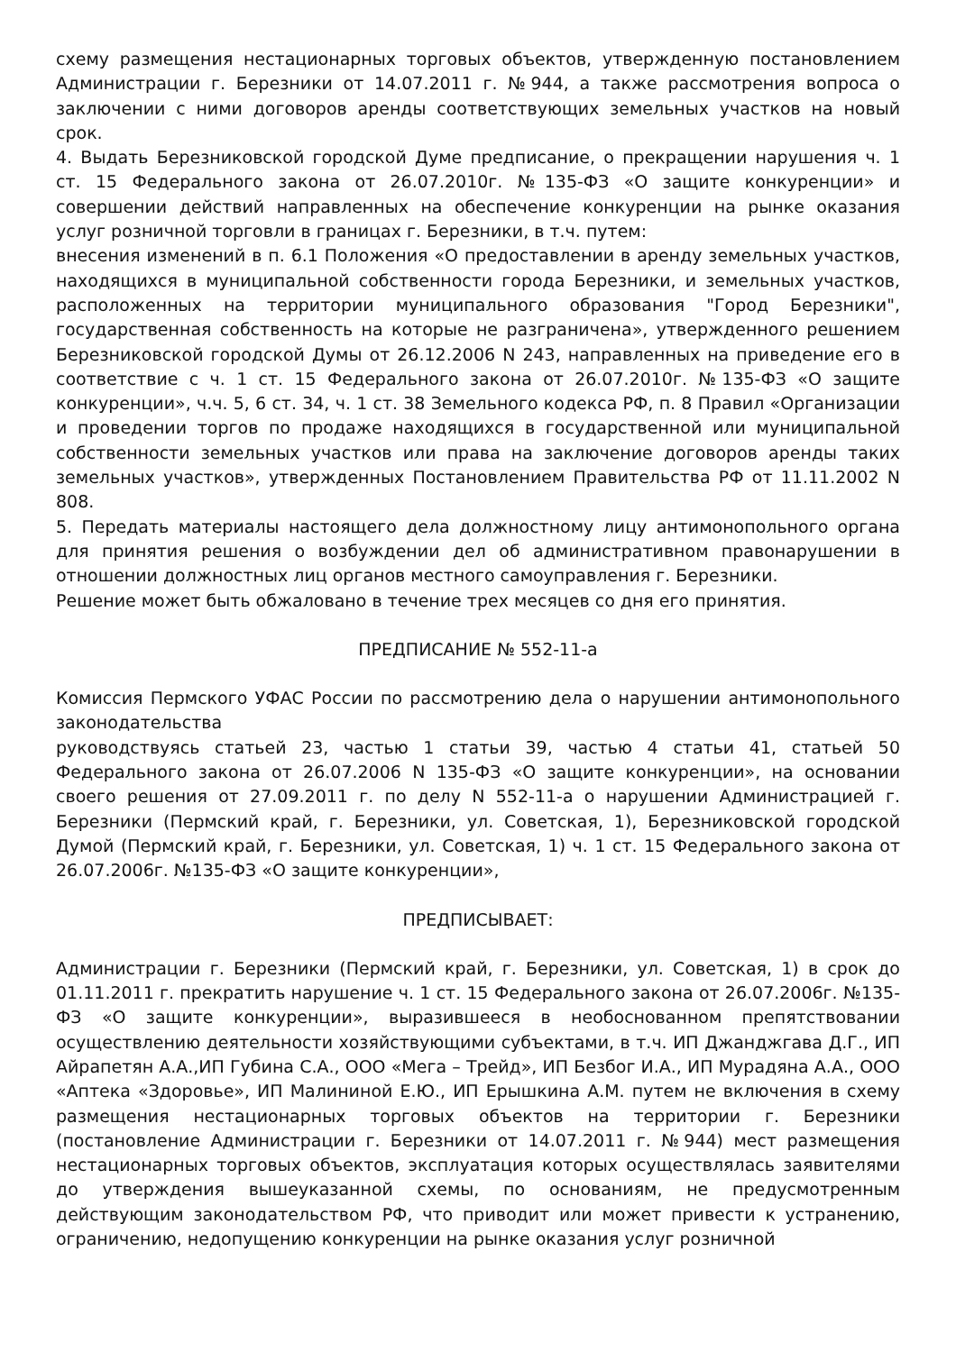схему размещения нестационарных торговых объектов, утвержденную постановлением Администрации г. Березники от 14.07.2011 г. №944, а также рассмотрения вопроса о заключении с ними договоров аренды соответствующих земельных участков на новый срок.
4. Выдать Березниковской городской Думе предписание, о прекращении нарушения ч. 1 ст. 15 Федерального закона от 26.07.2010г. №135-ФЗ «О защите конкуренции» и совершении действий направленных на обеспечение конкуренции на рынке оказания услуг розничной торговли в границах г. Березники, в т.ч. путем:
внесения изменений в п. 6.1 Положения «О предоставлении в аренду земельных участков, находящихся в муниципальной собственности города Березники, и земельных участков, расположенных на территории муниципального образования "Город Березники", государственная собственность на которые не разграничена», утвержденного решением Березниковской городской Думы от 26.12.2006 N 243, направленных на приведение его в соответствие с ч. 1 ст. 15 Федерального закона от 26.07.2010г. №135-ФЗ «О защите конкуренции», ч.ч. 5, 6 ст. 34, ч. 1 ст. 38 Земельного кодекса РФ, п. 8 Правил «Организации и проведении торгов по продаже находящихся в государственной или муниципальной собственности земельных участков или права на заключение договоров аренды таких земельных участков», утвержденных Постановлением Правительства РФ от 11.11.2002 N 808.
5. Передать материалы настоящего дела должностному лицу антимонопольного органа для принятия решения о возбуждении дел об административном правонарушении в отношении должностных лиц органов местного самоуправления г. Березники.
Решение может быть обжаловано в течение трех месяцев со дня его принятия.
ПРЕДПИСАНИЕ № 552-11-а
Комиссия Пермского УФАС России по рассмотрению дела о нарушении антимонопольного законодательства
руководствуясь статьей 23, частью 1 статьи 39, частью 4 статьи 41, статьей 50 Федерального закона от 26.07.2006 N 135-ФЗ «О защите конкуренции», на основании своего решения от 27.09.2011 г. по делу N 552-11-а о нарушении Администрацией г. Березники (Пермский край, г. Березники, ул. Советская, 1), Березниковской городской Думой (Пермский край, г. Березники, ул. Советская, 1) ч. 1 ст. 15 Федерального закона от 26.07.2006г. №135-ФЗ «О защите конкуренции»,
ПРЕДПИСЫВАЕТ:
Администрации г. Березники (Пермский край, г. Березники, ул. Советская, 1) в срок до 01.11.2011 г. прекратить нарушение ч. 1 ст. 15 Федерального закона от 26.07.2006г. №135-ФЗ «О защите конкуренции», выразившееся в необоснованном препятствовании осуществлению деятельности хозяйствующими субъектами, в т.ч. ИП Джанджгава Д.Г., ИП Айрапетян А.А.,ИП Губина С.А., ООО «Мега – Трейд», ИП Безбог И.А., ИП Мурадяна А.А., ООО «Аптека «Здоровье», ИП Малининой Е.Ю., ИП Ерышкина А.М. путем не включения в схему размещения нестационарных торговых объектов на территории г. Березники (постановление Администрации г. Березники от 14.07.2011 г. №944) мест размещения нестационарных торговых объектов, эксплуатация которых осуществлялась заявителями до утверждения вышеуказанной схемы, по основаниям, не предусмотренным действующим законодательством РФ, что приводит или может привести к устранению, ограничению, недопущению конкуренции на рынке оказания услуг розничной